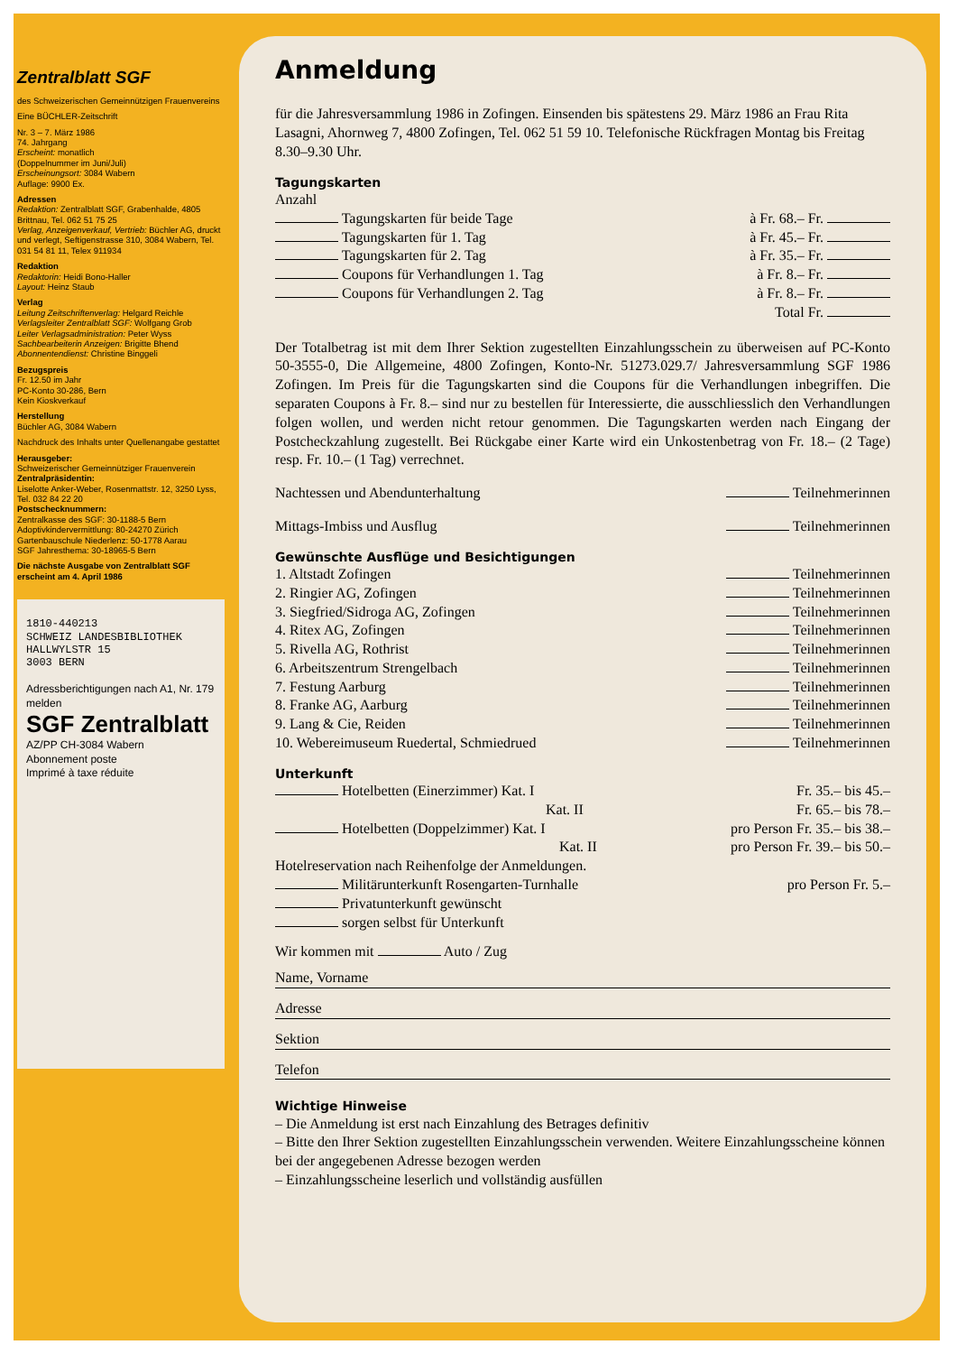Zentralblatt SGF
des Schweizerischen Gemeinnützigen Frauenvereins
Eine BÜCHLER-Zeitschrift
Nr. 3 – 7. März 1986
74. Jahrgang
Erscheint: monatlich
(Doppelnummer im Juni/Juli)
Erscheinungsort: 3084 Wabern
Auflage: 9900 Ex.
Adressen
Redaktion: Zentralblatt SGF, Grabenhalde, 4805 Brittnau, Tel. 062 51 75 25
Verlag, Anzeigenverkauf, Vertrieb: Büchler AG, druckt und verlegt, Seftigenstrasse 310, 3084 Wabern, Tel. 031 54 81 11, Telex 911934
Redaktion
Redaktorin: Heidi Bono-Haller
Layout: Heinz Staub
Verlag
Leitung Zeitschriftenverlag: Helgard Reichle
Verlagsleiter Zentralblatt SGF: Wolfgang Grob
Leiter Verlagsadministration: Peter Wyss
Sachbearbeiterin Anzeigen: Brigitte Bhend
Abonnentendienst: Christine Binggeli
Bezugspreis
Fr. 12.50 im Jahr
PC-Konto 30-286, Bern
Kein Kioskverkauf
Herstellung
Büchler AG, 3084 Wabern
Nachdruck des Inhalts unter Quellenangabe gestattet
Herausgeber:
Schweizerischer Gemeinnütziger Frauenverein
Zentralpräsidentin:
Liselotte Anker-Weber, Rosenmattstr. 12, 3250 Lyss, Tel. 032 84 22 20
Postschecknummern:
Zentralkasse des SGF: 30-1188-5 Bern
Adoptivkindervermittlung: 80-24270 Zürich
Gartenbauschule Niederlenz: 50-1778 Aarau
SGF Jahresthema: 30-18965-5 Bern
Die nächste Ausgabe von Zentralblatt SGF erscheint am 4. April 1986
1810-440213
SCHWEIZ LANDESBIBLIOTHEK
HALLWYLSTR 15
3003 BERN
Adressberichtigungen nach A1, Nr. 179 melden
SGF Zentralblatt
AZ/PP CH-3084 Wabern
Abonnement poste
Imprimé à taxe réduite
Anmeldung
für die Jahresversammlung 1986 in Zofingen. Einsenden bis spätestens 29. März 1986 an Frau Rita Lasagni, Ahornweg 7, 4800 Zofingen, Tel. 062 51 59 10. Telefonische Rückfragen Montag bis Freitag 8.30–9.30 Uhr.
Tagungskarten
Anzahl
Tagungskarten für beide Tage à Fr. 68.– Fr.
Tagungskarten für 1. Tag à Fr. 45.– Fr.
Tagungskarten für 2. Tag à Fr. 35.– Fr.
Coupons für Verhandlungen 1. Tag à Fr. 8.– Fr.
Coupons für Verhandlungen 2. Tag à Fr. 8.– Fr.
Total Fr.
Der Totalbetrag ist mit dem Ihrer Sektion zugestellten Einzahlungsschein zu überweisen auf PC-Konto 50-3555-0, Die Allgemeine, 4800 Zofingen, Konto-Nr. 51273.029.7/ Jahresversammlung SGF 1986 Zofingen. Im Preis für die Tagungskarten sind die Coupons für die Verhandlungen inbegriffen. Die separaten Coupons à Fr. 8.– sind nur zu bestellen für Interessierte, die ausschliesslich den Verhandlungen folgen wollen, und werden nicht retour genommen. Die Tagungskarten werden nach Eingang der Postcheckzahlung zugestellt. Bei Rückgabe einer Karte wird ein Unkostenbetrag von Fr. 18.– (2 Tage) resp. Fr. 10.– (1 Tag) verrechnet.
Nachtessen und Abendunterhaltung Teilnehmerinnen
Mittags-Imbiss und Ausflug Teilnehmerinnen
Gewünschte Ausflüge und Besichtigungen
1. Altstadt Zofingen Teilnehmerinnen
2. Ringier AG, Zofingen Teilnehmerinnen
3. Siegfried/Sidroga AG, Zofingen Teilnehmerinnen
4. Ritex AG, Zofingen Teilnehmerinnen
5. Rivella AG, Rothrist Teilnehmerinnen
6. Arbeitszentrum Strengelbach Teilnehmerinnen
7. Festung Aarburg Teilnehmerinnen
8. Franke AG, Aarburg Teilnehmerinnen
9. Lang & Cie, Reiden Teilnehmerinnen
10. Webereimuseum Ruedertal, Schmiedrued Teilnehmerinnen
Unterkunft
Hotelbetten (Einerzimmer) Kat. I Fr. 35.– bis 45.–
Kat. II Fr. 65.– bis 78.–
Hotelbetten (Doppelzimmer) Kat. I pro Person Fr. 35.– bis 38.–
Kat. II pro Person Fr. 39.– bis 50.–
Hotelreservation nach Reihenfolge der Anmeldungen.
Militärunterkunft Rosengarten-Turnhalle pro Person Fr. 5.–
Privatunterkunft gewünscht
sorgen selbst für Unterkunft
Wir kommen mit Auto / Zug
Name, Vorname
Adresse
Sektion
Telefon
Wichtige Hinweise
– Die Anmeldung ist erst nach Einzahlung des Betrages definitiv
– Bitte den Ihrer Sektion zugestellten Einzahlungsschein verwenden. Weitere Einzahlungsscheine können bei der angegebenen Adresse bezogen werden
– Einzahlungsscheine leserlich und vollständig ausfüllen